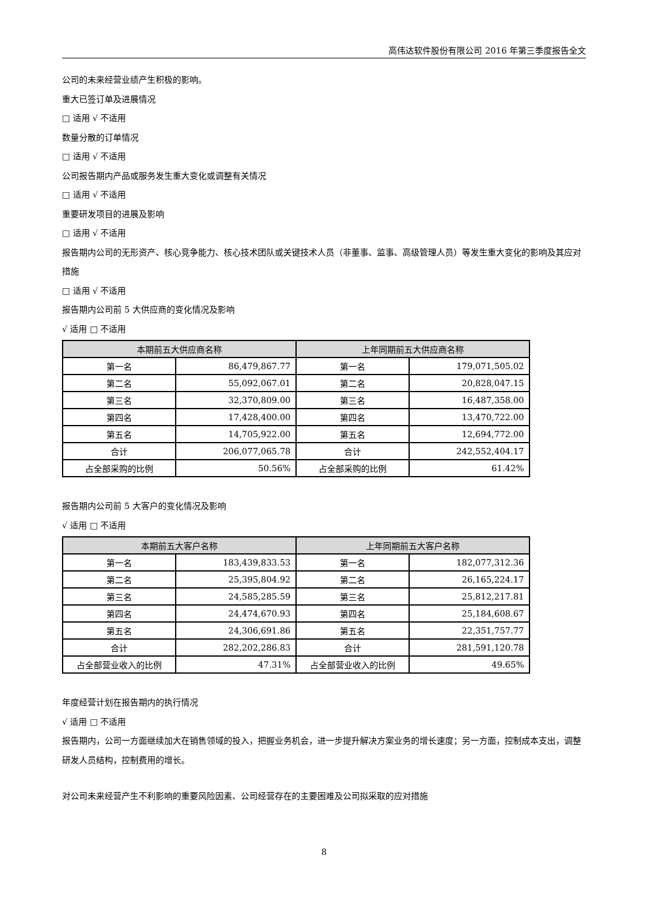高伟达软件股份有限公司 2016 年第三季度报告全文
公司的未来经营业绩产生积极的影响。
重大已签订单及进展情况
□ 适用 √ 不适用
数量分散的订单情况
□ 适用 √ 不适用
公司报告期内产品或服务发生重大变化或调整有关情况
□ 适用 √ 不适用
重要研发项目的进展及影响
□ 适用 √ 不适用
报告期内公司的无形资产、核心竞争能力、核心技术团队或关键技术人员（非董事、监事、高级管理人员）等发生重大变化的影响及其应对措施
□ 适用 √ 不适用
报告期内公司前 5 大供应商的变化情况及影响
√ 适用 □ 不适用
| 本期前五大供应商名称 | | 上年同期前五大供应商名称 | |
| --- | --- | --- | --- |
| 第一名 | 86,479,867.77 | 第一名 | 179,071,505.02 |
| 第二名 | 55,092,067.01 | 第二名 | 20,828,047.15 |
| 第三名 | 32,370,809.00 | 第三名 | 16,487,358.00 |
| 第四名 | 17,428,400.00 | 第四名 | 13,470,722.00 |
| 第五名 | 14,705,922.00 | 第五名 | 12,694,772.00 |
| 合计 | 206,077,065.78 | 合计 | 242,552,404.17 |
| 占全部采购的比例 | 50.56% | 占全部采购的比例 | 61.42% |
报告期内公司前 5 大客户的变化情况及影响
√ 适用 □ 不适用
| 本期前五大客户名称 | | 上年同期前五大客户名称 | |
| --- | --- | --- | --- |
| 第一名 | 183,439,833.53 | 第一名 | 182,077,312.36 |
| 第二名 | 25,395,804.92 | 第二名 | 26,165,224.17 |
| 第三名 | 24,585,285.59 | 第三名 | 25,812,217.81 |
| 第四名 | 24,474,670.93 | 第四名 | 25,184,608.67 |
| 第五名 | 24,306,691.86 | 第五名 | 22,351,757.77 |
| 合计 | 282,202,286.83 | 合计 | 281,591,120.78 |
| 占全部营业收入的比例 | 47.31% | 占全部营业收入的比例 | 49.65% |
年度经营计划在报告期内的执行情况
√ 适用 □ 不适用
报告期内，公司一方面继续加大在销售领域的投入，把握业务机会，进一步提升解决方案业务的增长速度；另一方面，控制成本支出，调整研发人员结构，控制费用的增长。
对公司未来经营产生不利影响的重要风险因素、公司经营存在的主要困难及公司拟采取的应对措施
8